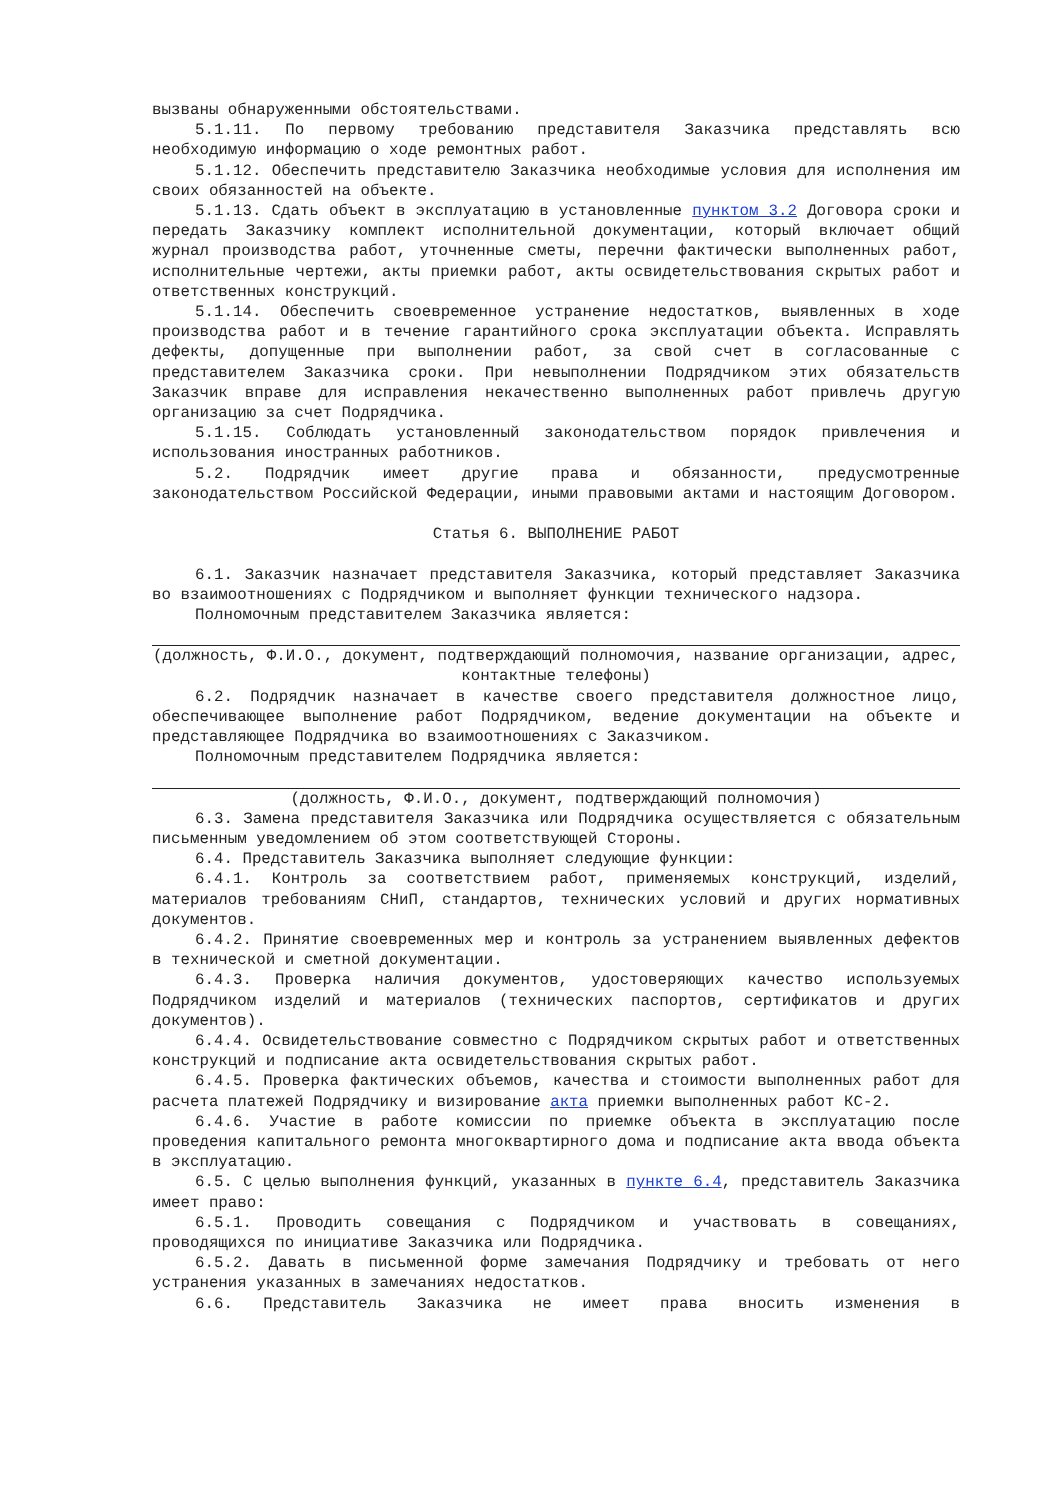вызваны обнаруженными обстоятельствами.
5.1.11. По первому требованию представителя Заказчика представлять всю необходимую информацию о ходе ремонтных работ.
5.1.12. Обеспечить представителю Заказчика необходимые условия для исполнения им своих обязанностей на объекте.
5.1.13. Сдать объект в эксплуатацию в установленные пунктом 3.2 Договора сроки и передать Заказчику комплект исполнительной документации, который включает общий журнал производства работ, уточненные сметы, перечни фактически выполненных работ, исполнительные чертежи, акты приемки работ, акты освидетельствования скрытых работ и ответственных конструкций.
5.1.14. Обеспечить своевременное устранение недостатков, выявленных в ходе производства работ и в течение гарантийного срока эксплуатации объекта. Исправлять дефекты, допущенные при выполнении работ, за свой счет в согласованные с представителем Заказчика сроки. При невыполнении Подрядчиком этих обязательств Заказчик вправе для исправления некачественно выполненных работ привлечь другую организацию за счет Подрядчика.
5.1.15. Соблюдать установленный законодательством порядок привлечения и использования иностранных работников.
5.2. Подрядчик имеет другие права и обязанности, предусмотренные законодательством Российской Федерации, иными правовыми актами и настоящим Договором.
Статья 6. ВЫПОЛНЕНИЕ РАБОТ
6.1. Заказчик назначает представителя Заказчика, который представляет Заказчика во взаимоотношениях с Подрядчиком и выполняет функции технического надзора.
Полномочным представителем Заказчика является:
(должность, Ф.И.О., документ, подтверждающий полномочия, название организации, адрес, контактные телефоны)
6.2. Подрядчик назначает в качестве своего представителя должностное лицо, обеспечивающее выполнение работ Подрядчиком, ведение документации на объекте и представляющее Подрядчика во взаимоотношениях с Заказчиком.
Полномочным представителем Подрядчика является:
(должность, Ф.И.О., документ, подтверждающий полномочия)
6.3. Замена представителя Заказчика или Подрядчика осуществляется с обязательным письменным уведомлением об этом соответствующей Стороны.
6.4. Представитель Заказчика выполняет следующие функции:
6.4.1. Контроль за соответствием работ, применяемых конструкций, изделий, материалов требованиям СНиП, стандартов, технических условий и других нормативных документов.
6.4.2. Принятие своевременных мер и контроль за устранением выявленных дефектов в технической и сметной документации.
6.4.3. Проверка наличия документов, удостоверяющих качество используемых Подрядчиком изделий и материалов (технических паспортов, сертификатов и других документов).
6.4.4. Освидетельствование совместно с Подрядчиком скрытых работ и ответственных конструкций и подписание акта освидетельствования скрытых работ.
6.4.5. Проверка фактических объемов, качества и стоимости выполненных работ для расчета платежей Подрядчику и визирование акта приемки выполненных работ КС-2.
6.4.6. Участие в работе комиссии по приемке объекта в эксплуатацию после проведения капитального ремонта многоквартирного дома и подписание акта ввода объекта в эксплуатацию.
6.5. С целью выполнения функций, указанных в пункте 6.4, представитель Заказчика имеет право:
6.5.1. Проводить совещания с Подрядчиком и участвовать в совещаниях, проводящихся по инициативе Заказчика или Подрядчика.
6.5.2. Давать в письменной форме замечания Подрядчику и требовать от него устранения указанных в замечаниях недостатков.
6.6. Представитель Заказчика не имеет права вносить изменения в